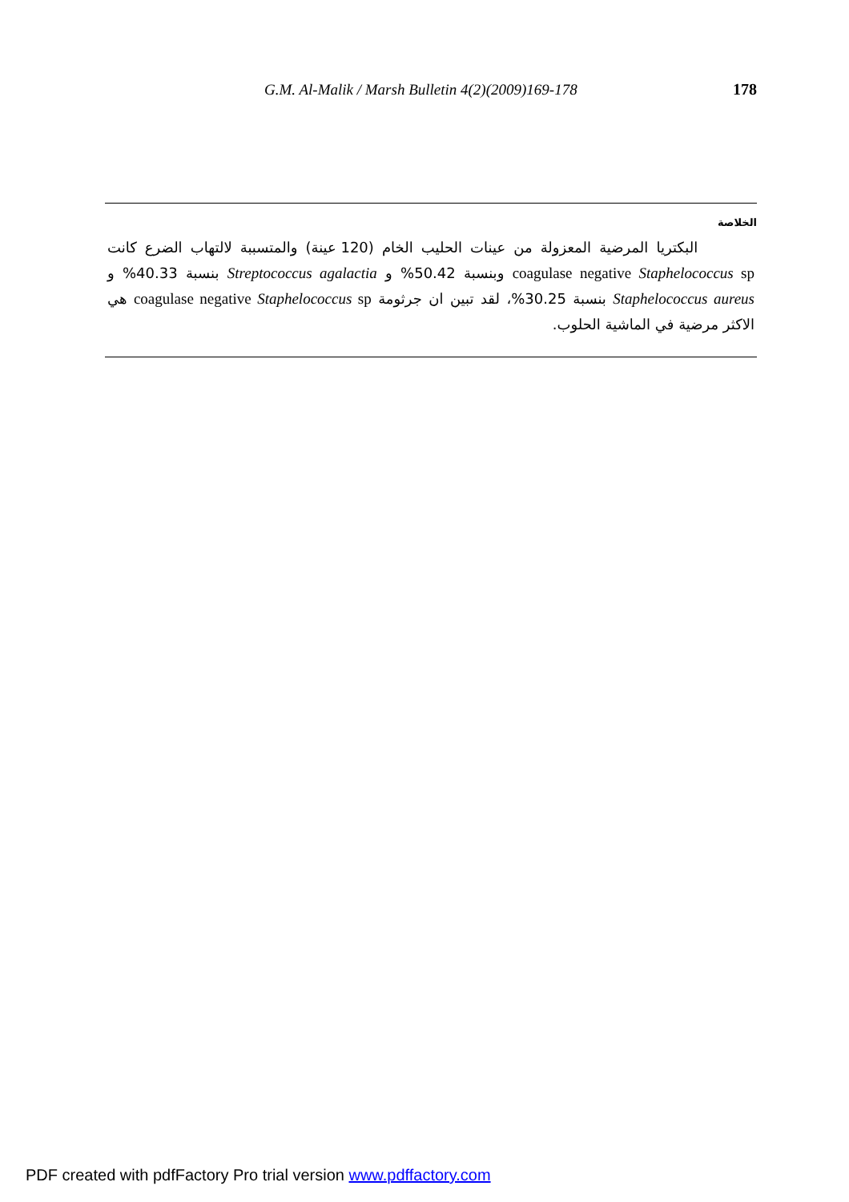G.M. Al-Malik / Marsh Bulletin 4(2)(2009)169-178 178
الخلاصة
البكتريا المرضية المعزولة من عينات الحليب الخام (120 عينة) والمتسببة لالتهاب الضرع كانت coagulase negative Staphelococcus sp وبنسبة 50.42% و Streptococcus agalactia بنسبة 40.33% و Staphelococcus aureus بنسبة 30.25%، لقد تبين ان جرثومة coagulase negative Staphelococcus sp هي الاكثر مرضية في الماشية الحلوب.
PDF created with pdfFactory Pro trial version www.pdffactory.com